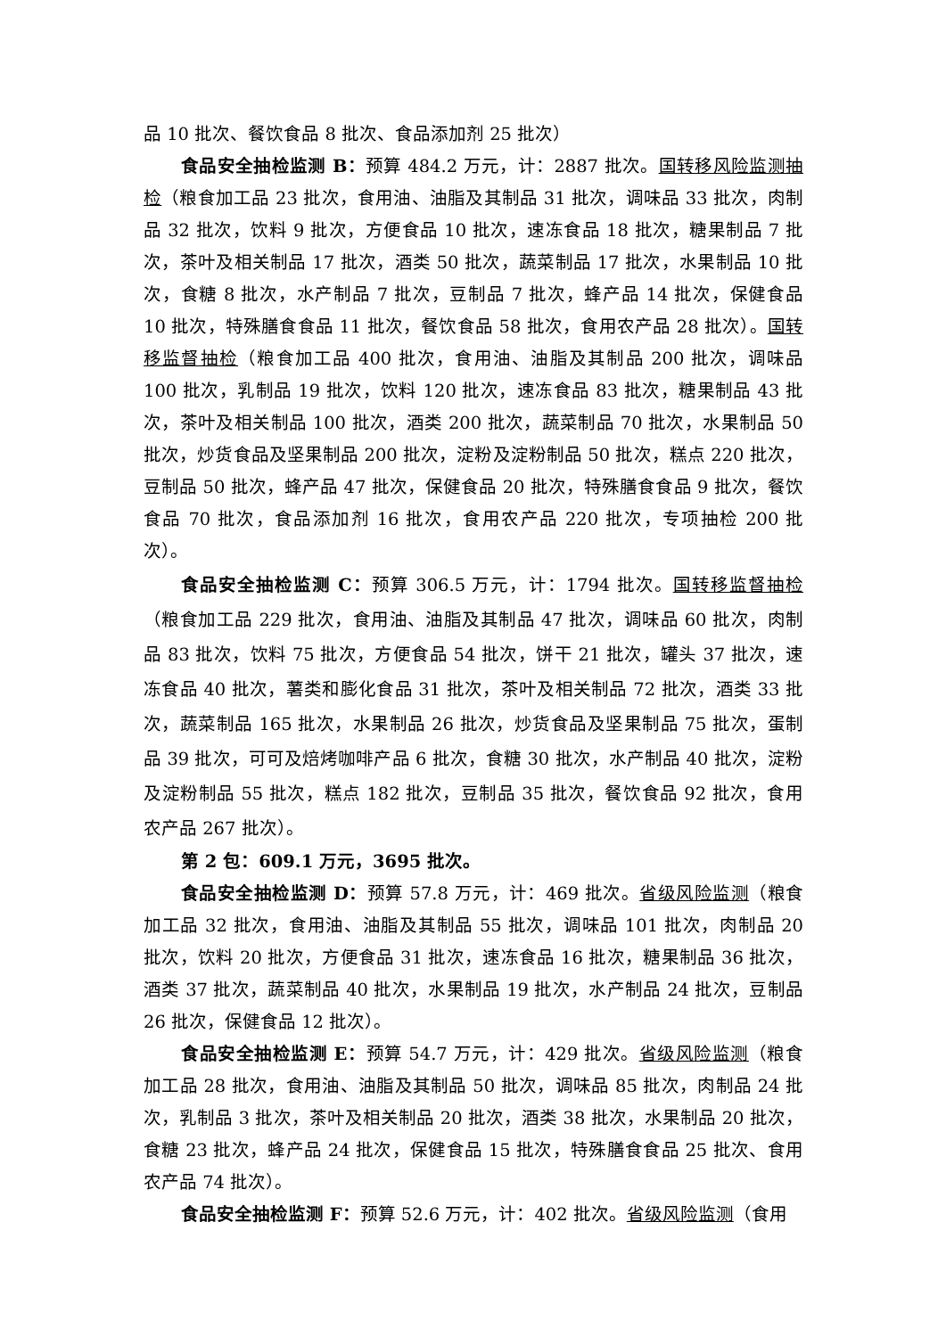品 10 批次、餐饮食品 8 批次、食品添加剂 25 批次）
食品安全抽检监测 B：预算 484.2 万元，计：2887 批次。国转移风险监测抽检（粮食加工品 23 批次，食用油、油脂及其制品 31 批次，调味品 33 批次，肉制品 32 批次，饮料 9 批次，方便食品 10 批次，速冻食品 18 批次，糖果制品 7 批次，茶叶及相关制品 17 批次，酒类 50 批次，蔬菜制品 17 批次，水果制品 10 批次，食糖 8 批次，水产制品 7 批次，豆制品 7 批次，蜂产品 14 批次，保健食品 10 批次，特殊膳食食品 11 批次，餐饮食品 58 批次，食用农产品 28 批次）。国转移监督抽检（粮食加工品 400 批次，食用油、油脂及其制品 200 批次，调味品 100 批次，乳制品 19 批次，饮料 120 批次，速冻食品 83 批次，糖果制品 43 批次，茶叶及相关制品 100 批次，酒类 200 批次，蔬菜制品 70 批次，水果制品 50 批次，炒货食品及坚果制品 200 批次，淀粉及淀粉制品 50 批次，糕点 220 批次，豆制品 50 批次，蜂产品 47 批次，保健食品 20 批次，特殊膳食食品 9 批次，餐饮食品 70 批次，食品添加剂 16 批次，食用农产品 220 批次，专项抽检 200 批次）。
食品安全抽检监测 C：预算 306.5 万元，计：1794 批次。国转移监督抽检（粮食加工品 229 批次，食用油、油脂及其制品 47 批次，调味品 60 批次，肉制品 83 批次，饮料 75 批次，方便食品 54 批次，饼干 21 批次，罐头 37 批次，速冻食品 40 批次，薯类和膨化食品 31 批次，茶叶及相关制品 72 批次，酒类 33 批次，蔬菜制品 165 批次，水果制品 26 批次，炒货食品及坚果制品 75 批次，蛋制品 39 批次，可可及焙烤咖啡产品 6 批次，食糖 30 批次，水产制品 40 批次，淀粉及淀粉制品 55 批次，糕点 182 批次，豆制品 35 批次，餐饮食品 92 批次，食用农产品 267 批次）。
第 2 包：609.1 万元，3695 批次。
食品安全抽检监测 D：预算 57.8 万元，计：469 批次。省级风险监测（粮食加工品 32 批次，食用油、油脂及其制品 55 批次，调味品 101 批次，肉制品 20 批次，饮料 20 批次，方便食品 31 批次，速冻食品 16 批次，糖果制品 36 批次，酒类 37 批次，蔬菜制品 40 批次，水果制品 19 批次，水产制品 24 批次，豆制品 26 批次，保健食品 12 批次）。
食品安全抽检监测 E：预算 54.7 万元，计：429 批次。省级风险监测（粮食加工品 28 批次，食用油、油脂及其制品 50 批次，调味品 85 批次，肉制品 24 批次，乳制品 3 批次，茶叶及相关制品 20 批次，酒类 38 批次，水果制品 20 批次，食糖 23 批次，蜂产品 24 批次，保健食品 15 批次，特殊膳食食品 25 批次、食用农产品 74 批次）。
食品安全抽检监测 F：预算 52.6 万元，计：402 批次。省级风险监测（食用